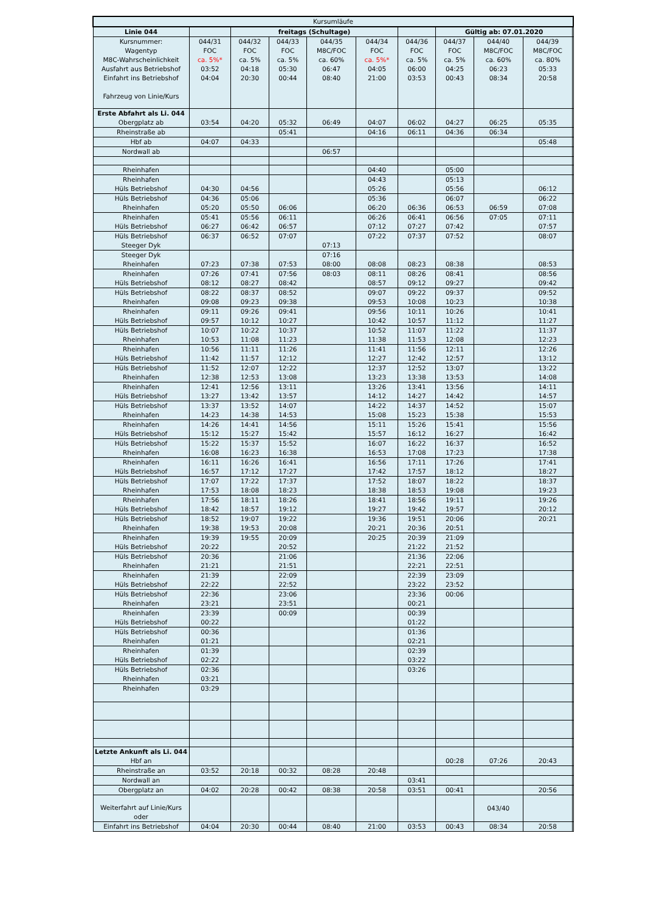| Kursumläufe | | | | | | | | | | |
| Linie 044 | | freitags (Schultage) | | | | | Gültig ab: 07.01.2020 | | | |
| Kursnummer: Wagentyp M8C-Wahrscheinlichkeit Ausfahrt aus Betriebshof Einfahrt ins Betriebshof Fahrzeug von Linie/Kurs | 044/31 FOC ca. 5%* 03:52 04:04 | 044/32 FOC ca. 5% 04:18 20:30 | 044/33 FOC ca. 5% 05:30 00:44 | 044/35 M8C/FOC ca. 60% 06:47 08:40 | 044/34 FOC ca. 5%* 04:05 21:00 | 044/36 FOC ca. 5% 06:00 03:53 | 044/37 FOC ca. 5% 04:25 00:43 | 044/40 M8C/FOC ca. 60% 06:23 08:34 | 044/39 M8C/FOC ca. 80% 05:33 20:58 | |
| Erste Abfahrt als Li. 044 Obergplatz ab | 03:54 | 04:20 | 05:32 | 06:49 | 04:07 | 06:02 | 04:27 | 06:25 | 05:35 | |
| Rheinstraße ab | | | 05:41 | | 04:16 | 06:11 | 04:36 | 06:34 | | |
| Hbf ab | 04:07 | 04:33 | | | | | | | 05:48 | |
| Nordwall ab | | | | 06:57 | | | | | | |
| Rheinhafen | | | | | 04:40 | | 05:00 | | | |
| Rheinhafen Hüls Betriebshof | 04:30 | 04:56 | | | 04:43 05:26 | | 05:13 05:56 | | 06:12 | |
| Hüls Betriebshof Rheinhafen | 04:36 05:20 | 05:06 05:50 | 06:06 | | 05:36 06:20 | 06:36 | 06:07 06:53 | 06:59 | 06:22 07:08 | |
| Rheinhafen Hüls Betriebshof | 05:41 06:27 | 05:56 06:42 | 06:11 06:57 | | 06:26 07:12 | 06:41 07:27 | 06:56 07:42 | 07:05 | 07:11 07:57 | |
| Hüls Betriebshof Steeger Dyk | 06:37 | 06:52 | 07:07 | 07:13 | 07:22 | 07:37 | 07:52 | | 08:07 | |
| Steeger Dyk Rheinhafen | 07:23 | 07:38 | 07:53 | 07:16 08:00 | 08:08 | 08:23 | 08:38 | | 08:53 | |
| Rheinhafen Hüls Betriebshof | 07:26 08:12 | 07:41 08:27 | 07:56 08:42 | 08:03 | 08:11 08:57 | 08:26 09:12 | 08:41 09:27 | | 08:56 09:42 | |
| Hüls Betriebshof Rheinhafen | 08:22 09:08 | 08:37 09:23 | 08:52 09:38 | | 09:07 09:53 | 09:22 10:08 | 09:37 10:23 | | 09:52 10:38 | |
| Rheinhafen Hüls Betriebshof | 09:11 09:57 | 09:26 10:12 | 09:41 10:27 | | 09:56 10:42 | 10:11 10:57 | 10:26 11:12 | | 10:41 11:27 | |
| Hüls Betriebshof Rheinhafen | 10:07 10:53 | 10:22 11:08 | 10:37 11:23 | | 10:52 11:38 | 11:07 11:53 | 11:22 12:08 | | 11:37 12:23 | |
| Rheinhafen Hüls Betriebshof | 10:56 11:42 | 11:11 11:57 | 11:26 12:12 | | 11:41 12:27 | 11:56 12:42 | 12:11 12:57 | | 12:26 13:12 | |
| Hüls Betriebshof Rheinhafen | 11:52 12:38 | 12:07 12:53 | 12:22 13:08 | | 12:37 13:23 | 12:52 13:38 | 13:07 13:53 | | 13:22 14:08 | |
| Rheinhafen Hüls Betriebshof | 12:41 13:27 | 12:56 13:42 | 13:11 13:57 | | 13:26 14:12 | 13:41 14:27 | 13:56 14:42 | | 14:11 14:57 | |
| Hüls Betriebshof Rheinhafen | 13:37 14:23 | 13:52 14:38 | 14:07 14:53 | | 14:22 15:08 | 14:37 15:23 | 14:52 15:38 | | 15:07 15:53 | |
| Rheinhafen Hüls Betriebshof | 14:26 15:12 | 14:41 15:27 | 14:56 15:42 | | 15:11 15:57 | 15:26 16:12 | 15:41 16:27 | | 15:56 16:42 | |
| Hüls Betriebshof Rheinhafen | 15:22 16:08 | 15:37 16:23 | 15:52 16:38 | | 16:07 16:53 | 16:22 17:08 | 16:37 17:23 | | 16:52 17:38 | |
| Rheinhafen Hüls Betriebshof | 16:11 16:57 | 16:26 17:12 | 16:41 17:27 | | 16:56 17:42 | 17:11 17:57 | 17:26 18:12 | | 17:41 18:27 | |
| Hüls Betriebshof Rheinhafen | 17:07 17:53 | 17:22 18:08 | 17:37 18:23 | | 17:52 18:38 | 18:07 18:53 | 18:22 19:08 | | 18:37 19:23 | |
| Rheinhafen Hüls Betriebshof | 17:56 18:42 | 18:11 18:57 | 18:26 19:12 | | 18:41 19:27 | 18:56 19:42 | 19:11 19:57 | | 19:26 20:12 | |
| Hüls Betriebshof Rheinhafen | 18:52 19:38 | 19:07 19:53 | 19:22 20:08 | | 19:36 20:21 | 19:51 20:36 | 20:06 20:51 | | 20:21 | |
| Rheinhafen Hüls Betriebshof | 19:39 20:22 | 19:55 | 20:09 20:52 | | 20:25 | 20:39 21:22 | 21:09 21:52 | | | |
| Hüls Betriebshof Rheinhafen | 20:36 21:21 | | 21:06 21:51 | | | 21:36 22:21 | 22:06 22:51 | | | |
| Rheinhafen Hüls Betriebshof | 21:39 22:22 | | 22:09 22:52 | | | 22:39 23:22 | 23:09 23:52 | | | |
| Hüls Betriebshof Rheinhafen | 22:36 23:21 | | 23:06 23:51 | | | 23:36 00:21 | 00:06 | | | |
| Rheinhafen Hüls Betriebshof | 23:39 00:22 | | 00:09 | | | 00:39 01:22 | | | | |
| Hüls Betriebshof Rheinhafen | 00:36 01:21 | | | | | 01:36 02:21 | | | | |
| Rheinhafen Hüls Betriebshof | 01:39 02:22 | | | | | 02:39 03:22 | | | | |
| Hüls Betriebshof Rheinhafen | 02:36 03:21 | | | | | 03:26 | | | | |
| Rheinhafen | 03:29 | | | | | | | | | |
| Letzte Ankunft als Li. 044 Hbf an | | | | | | | 00:28 | 07:26 | 20:43 | |
| Rheinstraße an | 03:52 | 20:18 | 00:32 | 08:28 | 20:48 | | | | | |
| Nordwall an | | | | | | 03:41 | | | | |
| Obergplatz an | 04:02 | 20:28 | 00:42 | 08:38 | 20:58 | 03:51 | 00:41 | | 20:56 | |
| Weiterfahrt auf Linie/Kurs oder | | | | | | | | 043/40 | | |
| Einfahrt ins Betriebshof | 04:04 | 20:30 | 00:44 | 08:40 | 21:00 | 03:53 | 00:43 | 08:34 | 20:58 | |